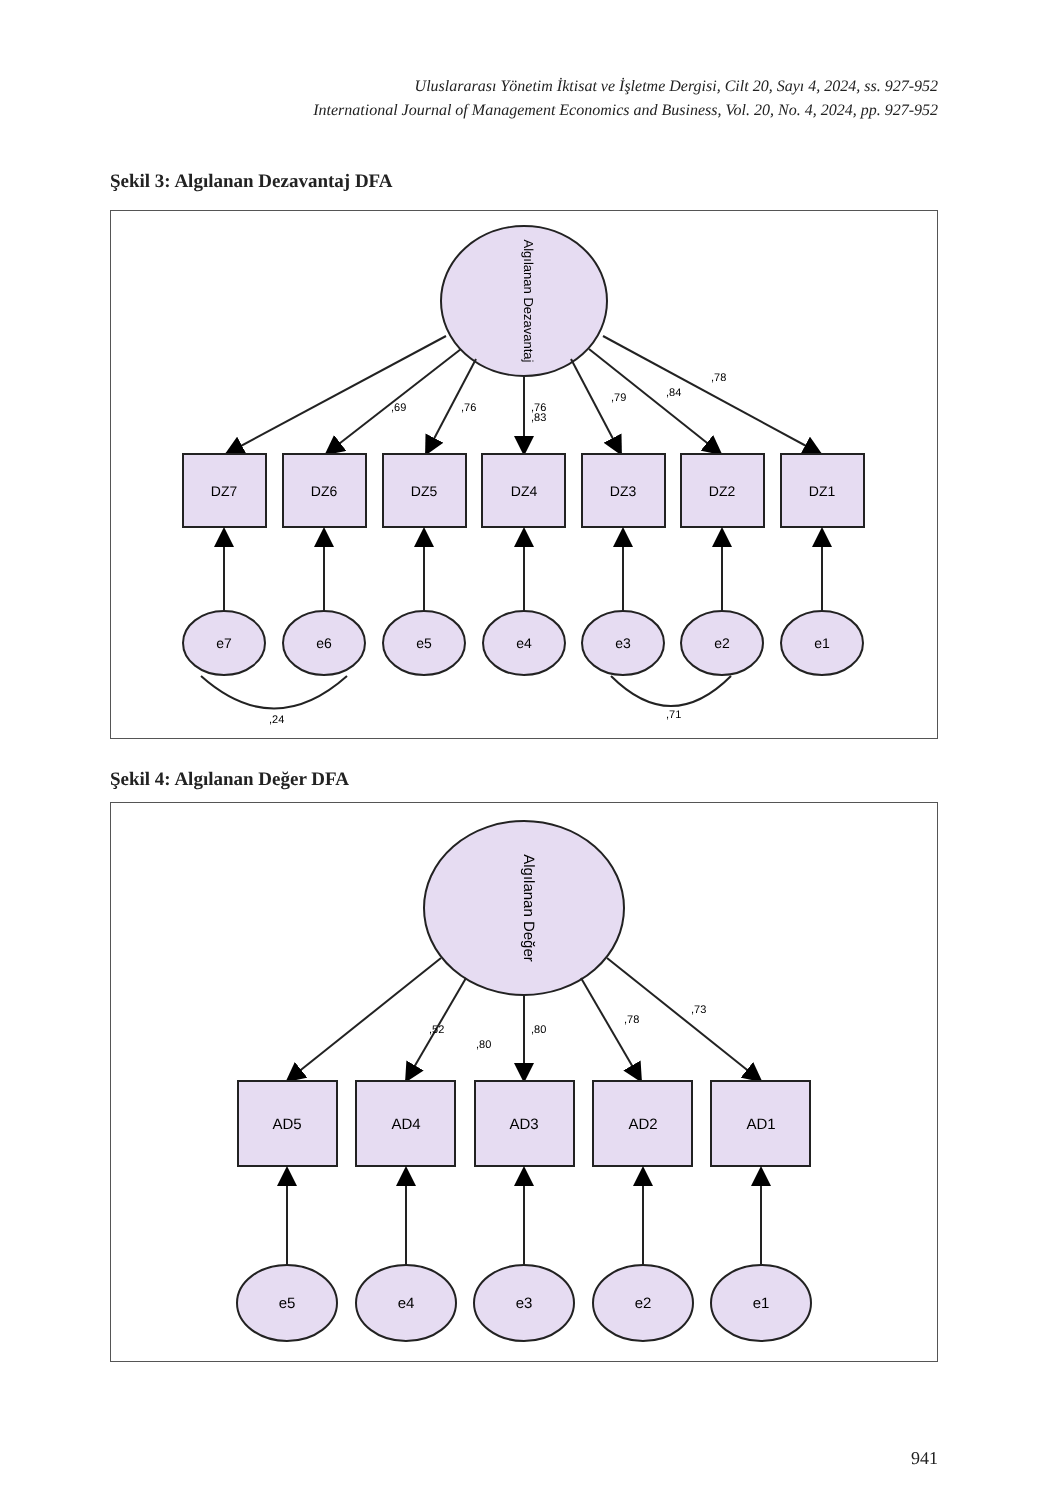Uluslararası Yönetim İktisat ve İşletme Dergisi, Cilt 20, Sayı 4, 2024, ss. 927-952
International Journal of Management Economics and Business, Vol. 20, No. 4, 2024, pp. 927-952
Şekil 3: Algılanan Dezavantaj DFA
Algılanan Dezavantaj
,69
,76
,83
,76
,79
,84
,78
DZ7
DZ6
DZ5
DZ4
DZ3
DZ2
DZ1
e7
e6
e5
e4
e3
e2
e1
,24
,71
Şekil 4: Algılanan Değer DFA
Algılanan Değer
,52
,80
,80
,78
,73
AD5
AD4
AD3
AD2
AD1
e5
e4
e3
e2
e1
941